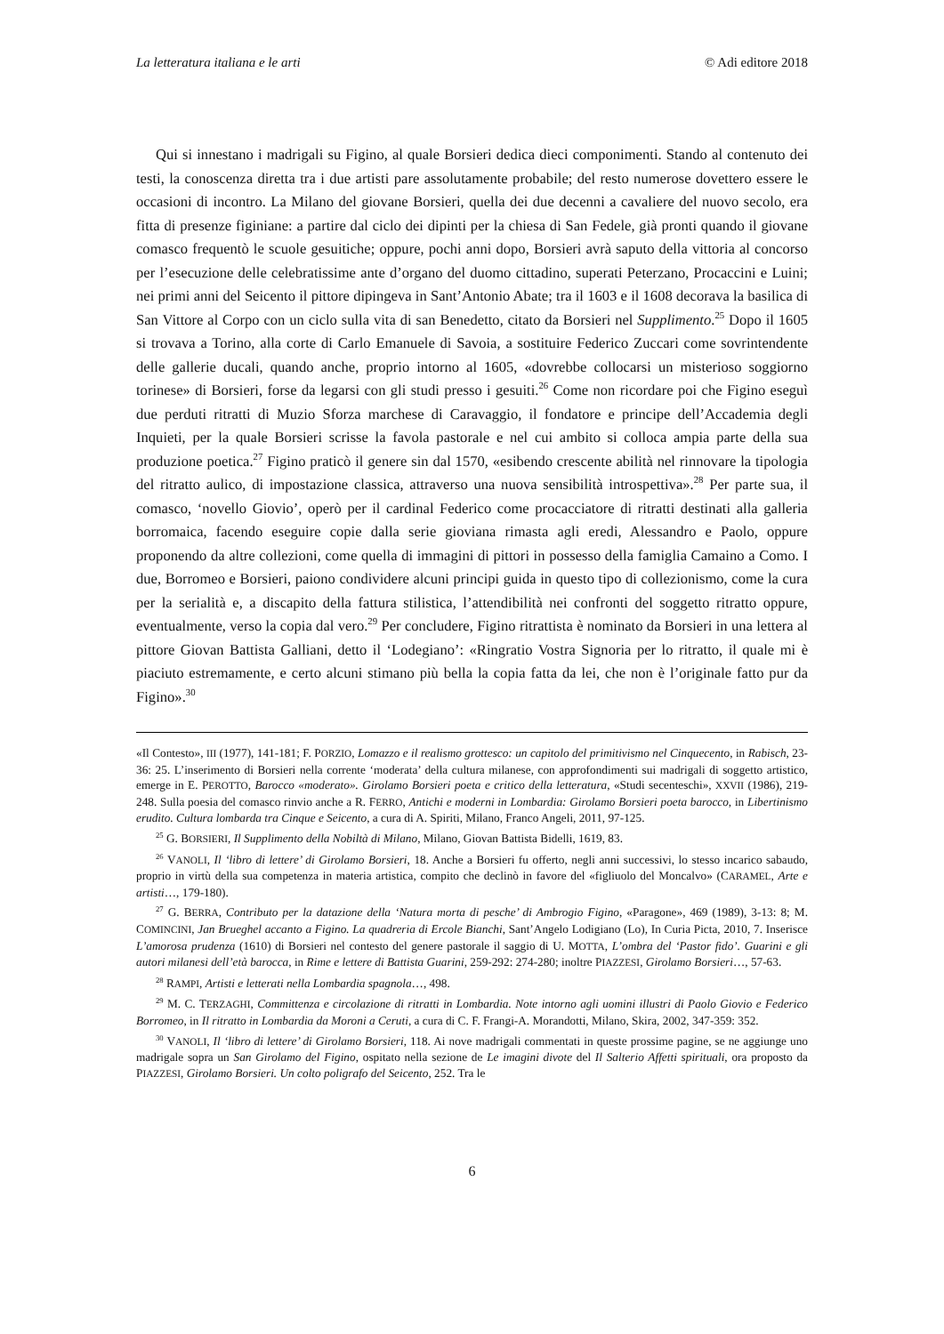La letteratura italiana e le arti © Adi editore 2018
Qui si innestano i madrigali su Figino, al quale Borsieri dedica dieci componimenti. Stando al contenuto dei testi, la conoscenza diretta tra i due artisti pare assolutamente probabile; del resto numerose dovettero essere le occasioni di incontro. La Milano del giovane Borsieri, quella dei due decenni a cavaliere del nuovo secolo, era fitta di presenze figiniane: a partire dal ciclo dei dipinti per la chiesa di San Fedele, già pronti quando il giovane comasco frequentò le scuole gesuitiche; oppure, pochi anni dopo, Borsieri avrà saputo della vittoria al concorso per l’esecuzione delle celebratissime ante d’organo del duomo cittadino, superati Peterzano, Procaccini e Luini; nei primi anni del Seicento il pittore dipingeva in Sant’Antonio Abate; tra il 1603 e il 1608 decorava la basilica di San Vittore al Corpo con un ciclo sulla vita di san Benedetto, citato da Borsieri nel Supplimento.<sup>25</sup> Dopo il 1605 si trovava a Torino, alla corte di Carlo Emanuele di Savoia, a sostituire Federico Zuccari come sovrintendente delle gallerie ducali, quando anche, proprio intorno al 1605, «dovrebbe collocarsi un misterioso soggiorno torinese» di Borsieri, forse da legarsi con gli studi presso i gesuiti.<sup>26</sup> Come non ricordare poi che Figino eseguì due perduti ritratti di Muzio Sforza marchese di Caravaggio, il fondatore e principe dell’Accademia degli Inquieti, per la quale Borsieri scrisse la favola pastorale e nel cui ambito si colloca ampia parte della sua produzione poetica.<sup>27</sup> Figino praticò il genere sin dal 1570, «esibendo crescente abilità nel rinnovare la tipologia del ritratto aulico, di impostazione classica, attraverso una nuova sensibilità introspettiva».<sup>28</sup> Per parte sua, il comasco, ‘novello Giovio’, operò per il cardinal Federico come procacciatore di ritratti destinati alla galleria borromaica, facendo eseguire copie dalla serie gioviana rimasta agli eredi, Alessandro e Paolo, oppure proponendo da altre collezioni, come quella di immagini di pittori in possesso della famiglia Camaino a Como. I due, Borromeo e Borsieri, paiono condividere alcuni principi guida in questo tipo di collezionismo, come la cura per la serialità e, a discapito della fattura stilistica, l’attendibilità nei confronti del soggetto ritratto oppure, eventualmente, verso la copia dal vero.<sup>29</sup> Per concludere, Figino ritrattista è nominato da Borsieri in una lettera al pittore Giovan Battista Galliani, detto il ‘Lodegiano’: «Ringratio Vostra Signoria per lo ritratto, il quale mi è piaciuto estremamente, e certo alcuni stimano più bella la copia fatta da lei, che non è l’originale fatto pur da Figino».<sup>30</sup>
«Il Contesto», III (1977), 141-181; F. PORZIO, Lomazzo e il realismo grottesco: un capitolo del primitivismo nel Cinquecento, in Rabisch, 23-36: 25. L’inserimento di Borsieri nella corrente ‘moderata’ della cultura milanese, con approfondimenti sui madrigali di soggetto artistico, emerge in E. PEROTTO, Barocco «moderato». Girolamo Borsieri poeta e critico della letteratura, «Studi secenteschi», XXVII (1986), 219-248. Sulla poesia del comasco rinvio anche a R. FERRO, Antichi e moderni in Lombardia: Girolamo Borsieri poeta barocco, in Libertinismo erudito. Cultura lombarda tra Cinque e Seicento, a cura di A. Spiriti, Milano, Franco Angeli, 2011, 97-125.
<sup>25</sup> G. BORSIERI, Il Supplimento della Nobiltà di Milano, Milano, Giovan Battista Bidelli, 1619, 83.
<sup>26</sup> VANOLI, Il ‘libro di lettere’ di Girolamo Borsieri, 18. Anche a Borsieri fu offerto, negli anni successivi, lo stesso incarico sabaudo, proprio in virtù della sua competenza in materia artistica, compito che declinò in favore del «figliuolo del Moncalvo» (CARAMEL, Arte e artisti…, 179-180).
<sup>27</sup> G. BERRA, Contributo per la datazione della ‘Natura morta di pesche’ di Ambrogio Figino, «Paragone», 469 (1989), 3-13: 8; M. COMINCINI, Jan Brueghel accanto a Figino. La quadreria di Ercole Bianchi, Sant’Angelo Lodigiano (Lo), In Curia Picta, 2010, 7. Inserisce L’amorosa prudenza (1610) di Borsieri nel contesto del genere pastorale il saggio di U. MOTTA, L’ombra del ‘Pastor fido’. Guarini e gli autori milanesi dell’età barocca, in Rime e lettere di Battista Guarini, 259-292: 274-280; inoltre PIAZZESI, Girolamo Borsieri…, 57-63.
<sup>28</sup> RAMPI, Artisti e letterati nella Lombardia spagnola…, 498.
<sup>29</sup> M. C. TERZAGHI, Committenza e circolazione di ritratti in Lombardia. Note intorno agli uomini illustri di Paolo Giovio e Federico Borromeo, in Il ritratto in Lombardia da Moroni a Ceruti, a cura di C. F. Frangi-A. Morandotti, Milano, Skira, 2002, 347-359: 352.
<sup>30</sup> VANOLI, Il ‘libro di lettere’ di Girolamo Borsieri, 118. Ai nove madrigali commentati in queste prossime pagine, se ne aggiunge uno madrigale sopra un San Girolamo del Figino, ospitato nella sezione de Le imagini divote del Il Salterio Affetti spirituali, ora proposto da PIAZZESI, Girolamo Borsieri. Un colto poligrafo del Seicento, 252. Tra le
6